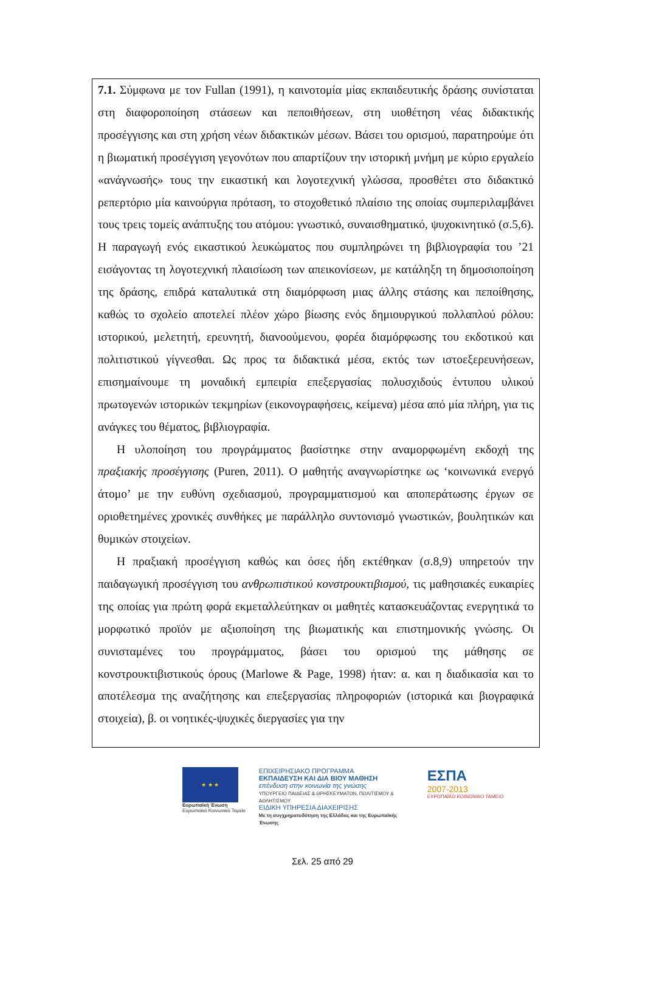7.1. Σύμφωνα με τον Fullan (1991), η καινοτομία μίας εκπαιδευτικής δράσης συνίσταται στη διαφοροποίηση στάσεων και πεποιθήσεων, στη υιοθέτηση νέας διδακτικής προσέγγισης και στη χρήση νέων διδακτικών μέσων. Βάσει του ορισμού, παρατηρούμε ότι η βιωματική προσέγγιση γεγονότων που απαρτίζουν την ιστορική μνήμη με κύριο εργαλείο «ανάγνωσής» τους την εικαστική και λογοτεχνική γλώσσα, προσθέτει στο διδακτικό ρεπερτόριο μία καινούργια πρόταση, το στοχοθετικό πλαίσιο της οποίας συμπεριλαμβάνει τους τρεις τομείς ανάπτυξης του ατόμου: γνωστικό, συναισθηματικό, ψυχοκινητικό (σ.5,6). Η παραγωγή ενός εικαστικού λευκώματος που συμπληρώνει τη βιβλιογραφία του ’21 εισάγοντας τη λογοτεχνική πλαισίωση των απεικονίσεων, με κατάληξη τη δημοσιοποίηση της δράσης, επιδρά καταλυτικά στη διαμόρφωση μιας άλλης στάσης και πεποίθησης, καθώς το σχολείο αποτελεί πλέον χώρο βίωσης ενός δημιουργικού πολλαπλού ρόλου: ιστορικού, μελετητή, ερευνητή, διανοούμενου, φορέα διαμόρφωσης του εκδοτικού και πολιτιστικού γίγνεσθαι. Ως προς τα διδακτικά μέσα, εκτός των ιστοεξερευνήσεων, επισημαίνουμε τη μοναδική εμπειρία επεξεργασίας πολυσχιδούς έντυπου υλικού πρωτογενών ιστορικών τεκμηρίων (εικονογραφήσεις, κείμενα) μέσα από μία πλήρη, για τις ανάγκες του θέματος, βιβλιογραφία.
Η υλοποίηση του προγράμματος βασίστηκε στην αναμορφωμένη εκδοχή της πραξιακής προσέγγισης (Puren, 2011). Ο μαθητής αναγνωρίστηκε ως ‘κοινωνικά ενεργό άτομο’ με την ευθύνη σχεδιασμού, προγραμματισμού και αποπεράτωσης έργων σε οριοθετημένες χρονικές συνθήκες με παράλληλο συντονισμό γνωστικών, βουλητικών και θυμικών στοιχείων.
Η πραξιακή προσέγγιση καθώς και όσες ήδη εκτέθηκαν (σ.8,9) υπηρετούν την παιδαγωγική προσέγγιση του ανθρωπιστικού κονστρουκτιβισμού, τις μαθησιακές ευκαιρίες της οποίας για πρώτη φορά εκμεταλλεύτηκαν οι μαθητές κατασκευάζοντας ενεργητικά το μορφωτικό προϊόν με αξιοποίηση της βιωματικής και επιστημονικής γνώσης. Οι συνισταμένες του προγράμματος, βάσει του ορισμού της μάθησης σε κονστρουκτιβιστικούς όρους (Marlowe & Page, 1998) ήταν: α. και η διαδικασία και το αποτέλεσμα της αναζήτησης και επεξεργασίας πληροφοριών (ιστορικά και βιογραφικά στοιχεία), β. οι νοητικές-ψυχικές διεργασίες για την
★ ★ ★
Ευρωπαϊκή Ένωση
Ευρωπαϊκό Κοινωνικό Ταμείο
ΕΠΙΧΕΙΡΗΣΙΑΚΟ ΠΡΟΓΡΑΜΜΑ
ΕΚΠΑΙΔΕΥΣΗ ΚΑΙ ΔΙΑ ΒΙΟΥ ΜΑΘΗΣΗ
επένδυση στην κοινωνία της γνώσης
ΥΠΟΥΡΓΕΙΟ ΠΑΙΔΕΙΑΣ & ΘΡΗΣΚΕΥΜΑΤΩΝ, ΠΟΛΙΤΙΣΜΟΥ & ΑΘΛΗΤΙΣΜΟΥ
ΕΙΔΙΚΗ ΥΠΗΡΕΣΙΑ ΔΙΑΧΕΙΡΙΣΗΣ
Με τη συγχρηματοδότηση της Ελλάδας και της Ευρωπαϊκής Ένωσης
ΕΣΠΑ
2007-2013
ΕΥΡΩΠΑΪΚΟ ΚΟΙΝΩΝΙΚΟ ΤΑΜΕΙΟ
Σελ. 25 από 29